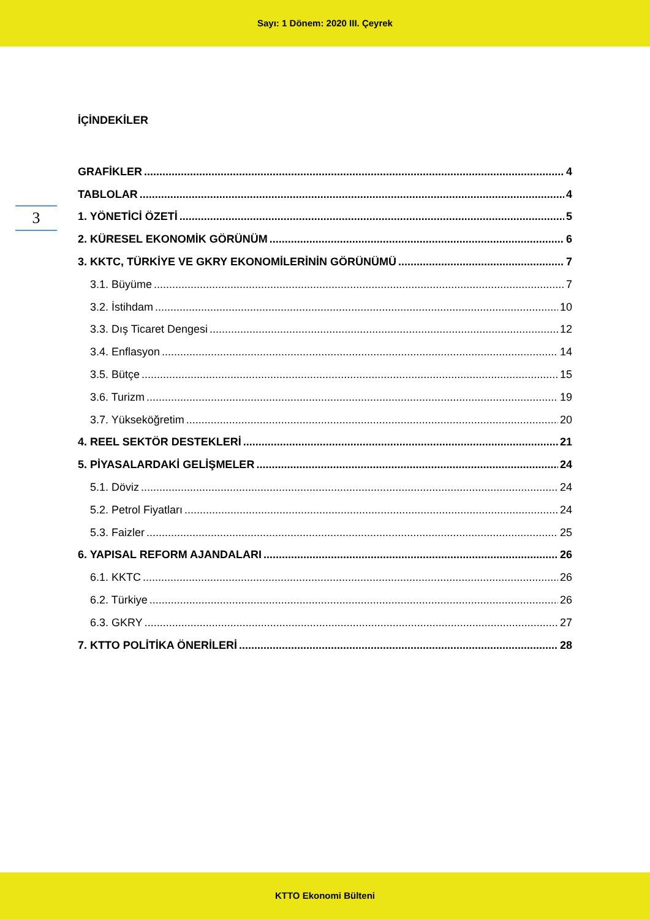Sayı: 1 Dönem: 2020 III. Çeyrek
3
İÇİNDEKİLER
GRAFİKLER 4
TABLOLAR 4
1. YÖNETİCİ ÖZETİ 5
2. KÜRESEL EKONOMİK GÖRÜNÜM 6
3. KKTC, TÜRKİYE VE GKRY EKONOMİLERİNİN GÖRÜNÜMÜ 7
3.1. Büyüme 7
3.2. İstihdam 10
3.3. Dış Ticaret Dengesi 12
3.4. Enflasyon 14
3.5. Bütçe 15
3.6. Turizm 19
3.7. Yükseköğretim 20
4. REEL SEKTÖR DESTEKLERİ 21
5. PİYASALARDAKİ GELİŞMELER 24
5.1. Döviz 24
5.2. Petrol Fiyatları 24
5.3. Faizler 25
6. YAPISAL REFORM AJANDALARI 26
6.1. KKTC 26
6.2. Türkiye 26
6.3. GKRY 27
7. KTTO POLİTİKA ÖNERİLERİ 28
KTTO Ekonomi Bülteni